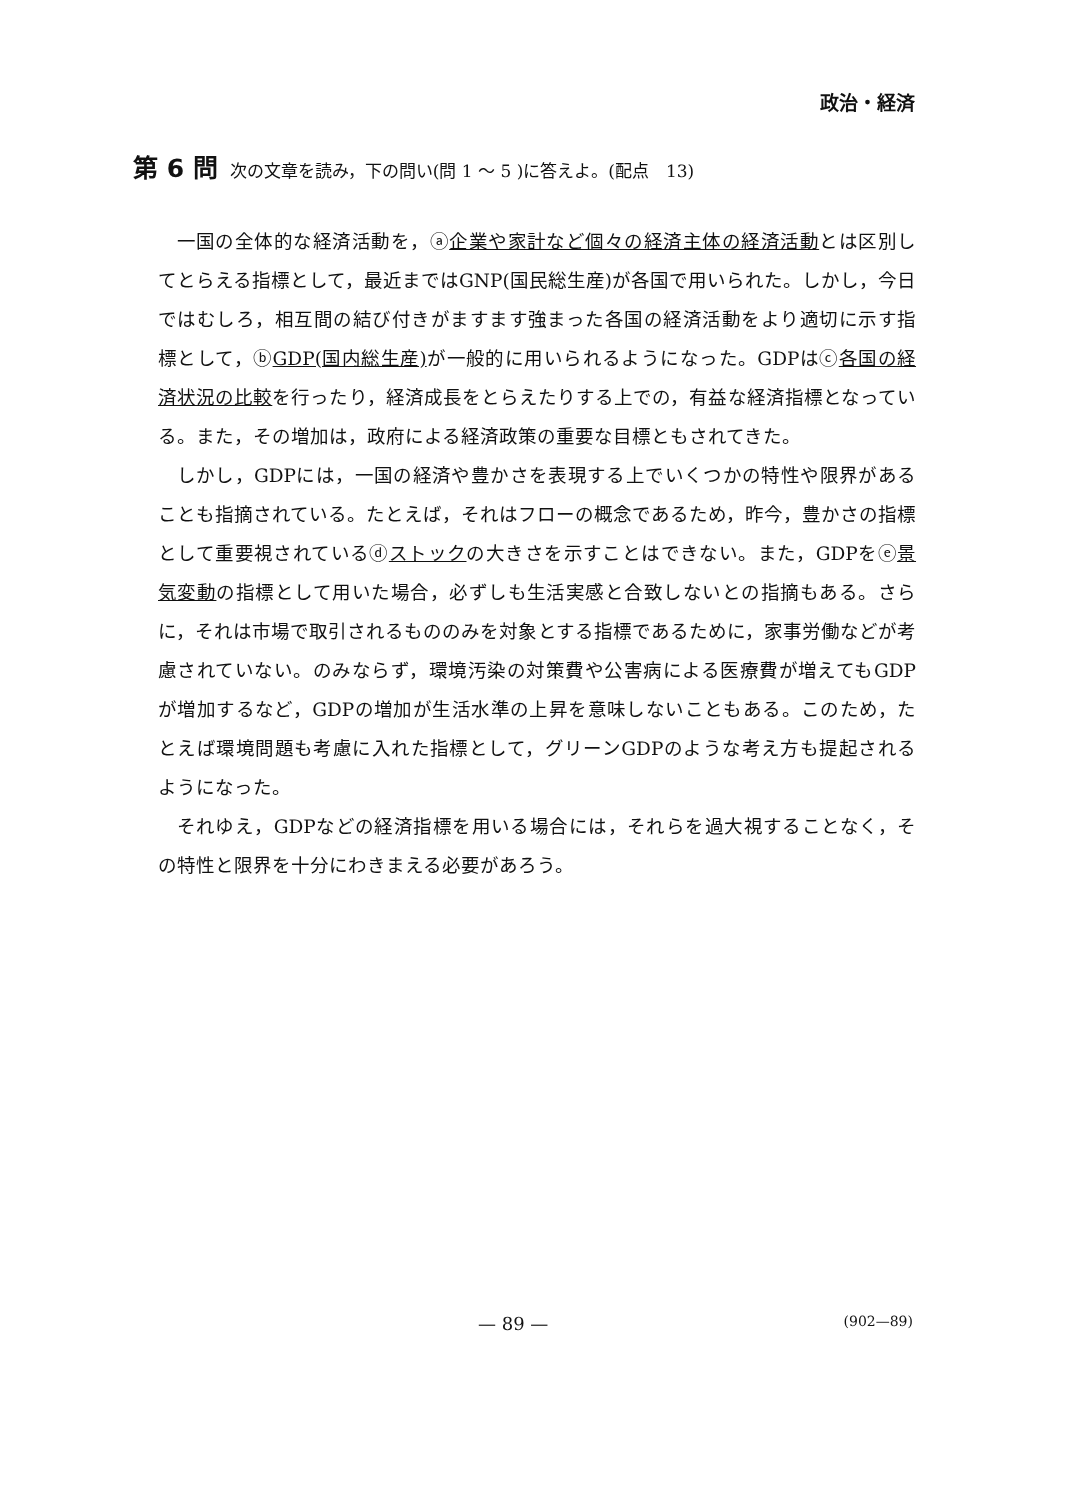政治・経済
第 6 問 次の文章を読み，下の問い(問 1 ～ 5 )に答えよ。(配点　13)
一国の全体的な経済活動を，ⓐ企業や家計など個々の経済主体の経済活動とは区別してとらえる指標として，最近まではGNP(国民総生産)が各国で用いられた。しかし，今日ではむしろ，相互間の結び付きがますます強まった各国の経済活動をより適切に示す指標として，ⓑGDP(国内総生産) が一般的に用いられるようになった。GDPはⓒ各国の経済状況の比較を行ったり，経済成長をとらえたりする上での，有益な経済指標となっている。また，その増加は，政府による経済政策の重要な目標ともされてきた。
しかし，GDPには，一国の経済や豊かさを表現する上でいくつかの特性や限界があることも指摘されている。たとえば，それはフローの概念であるため，昨今，豊かさの指標として重要視されているⓓストックの大きさを示すことはできない。また，GDPをⓔ景気変動の指標として用いた場合，必ずしも生活実感と合致しないとの指摘もある。さらに，それは市場で取引されるもののみを対象とする指標であるために，家事労働などが考慮されていない。のみならず，環境汚染の対策費や公害病による医療費が増えてもGDPが増加するなど，GDPの増加が生活水準の上昇を意味しないこともある。このため，たとえば環境問題も考慮に入れた指標として，グリーンGDPのような考え方も提起されるようになった。
それゆえ，GDPなどの経済指標を用いる場合には，それらを過大視することなく，その特性と限界を十分にわきまえる必要があろう。
— 89 — (902—89)